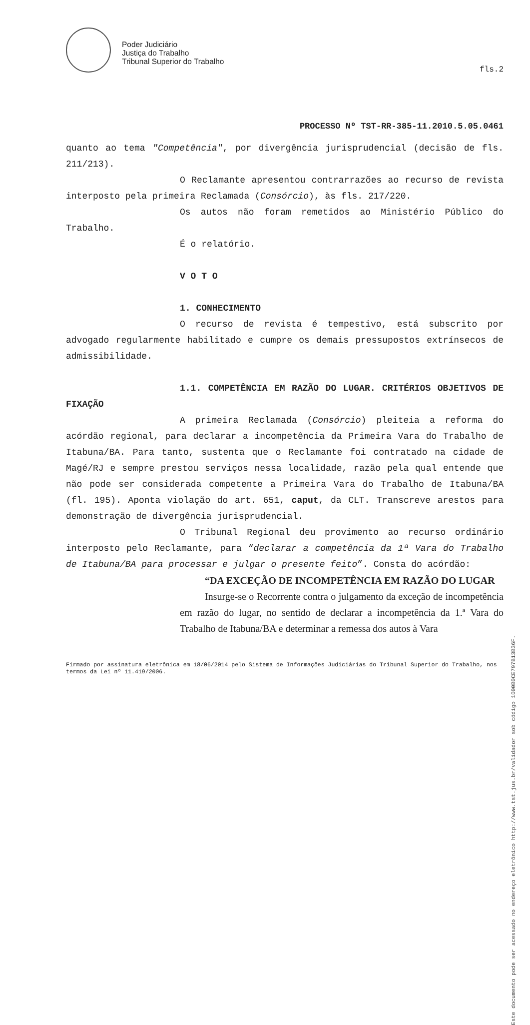Poder Judiciário
Justiça do Trabalho
Tribunal Superior do Trabalho
fls.2
PROCESSO Nº TST-RR-385-11.2010.5.05.0461
quanto ao tema "Competência", por divergência jurisprudencial (decisão de fls. 211/213).
O Reclamante apresentou contrarrazões ao recurso de revista interposto pela primeira Reclamada (Consórcio), às fls. 217/220.
Os autos não foram remetidos ao Ministério Público do Trabalho.
É o relatório.
V O T O
1. CONHECIMENTO
O recurso de revista é tempestivo, está subscrito por advogado regularmente habilitado e cumpre os demais pressupostos extrínsecos de admissibilidade.
1.1. COMPETÊNCIA EM RAZÃO DO LUGAR. CRITÉRIOS OBJETIVOS DE FIXAÇÃO
A primeira Reclamada (Consórcio) pleiteia a reforma do acórdão regional, para declarar a incompetência da Primeira Vara do Trabalho de Itabuna/BA. Para tanto, sustenta que o Reclamante foi contratado na cidade de Magé/RJ e sempre prestou serviços nessa localidade, razão pela qual entende que não pode ser considerada competente a Primeira Vara do Trabalho de Itabuna/BA (fl. 195). Aponta violação do art. 651, caput, da CLT. Transcreve arestos para demonstração de divergência jurisprudencial.
O Tribunal Regional deu provimento ao recurso ordinário interposto pelo Reclamante, para “declarar a competência da 1ª Vara do Trabalho de Itabuna/BA para processar e julgar o presente feito”. Consta do acórdão:
“DA EXCEÇÃO DE INCOMPETÊNCIA EM RAZÃO DO LUGAR
Insurge-se o Recorrente contra o julgamento da exceção de incompetência em razão do lugar, no sentido de declarar a incompetência da 1.ª Vara do Trabalho de Itabuna/BA e determinar a remessa dos autos à Vara
Firmado por assinatura eletrônica em 18/06/2014 pelo Sistema de Informações Judiciárias do Tribunal Superior do Trabalho, nos termos da Lei nº 11.419/2006.
Este documento pode ser acessado no endereço eletrônico http://www.tst.jus.br/validador sob código 1000B0CE797B13B36F.